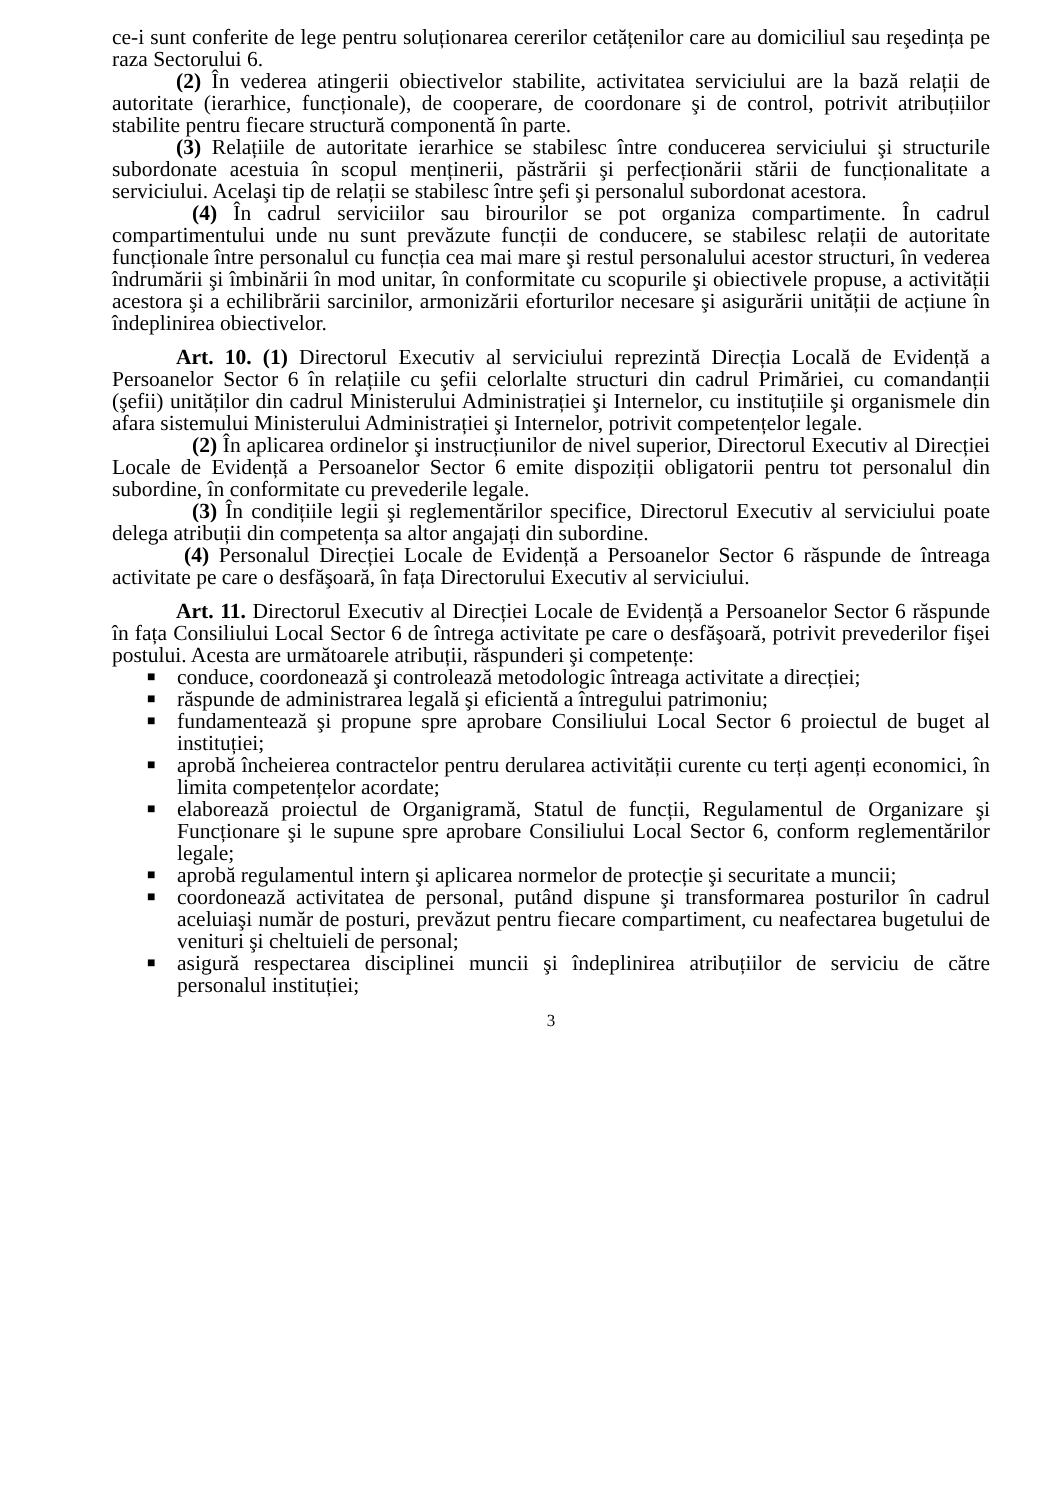ce-i sunt conferite de lege pentru soluționarea cererilor cetățenilor care au domiciliul sau reşedința pe raza Sectorului 6.
(2) În vederea atingerii obiectivelor stabilite, activitatea serviciului are la bază relații de autoritate (ierarhice, funcționale), de cooperare, de coordonare şi de control, potrivit atribuțiilor stabilite pentru fiecare structură componentă în parte.
(3) Relațiile de autoritate ierarhice se stabilesc între conducerea serviciului şi structurile subordonate acestuia în scopul menținerii, păstrării şi perfecționării stării de funcționalitate a serviciului. Acelaşi tip de relații se stabilesc între şefi şi personalul subordonat acestora.
(4) În cadrul serviciilor sau birourilor se pot organiza compartimente. În cadrul compartimentului unde nu sunt prevăzute funcții de conducere, se stabilesc relații de autoritate funcționale între personalul cu funcția cea mai mare şi restul personalului acestor structuri, în vederea îndrumării şi îmbinării în mod unitar, în conformitate cu scopurile şi obiectivele propuse, a activității acestora şi a echilibrării sarcinilor, armonizării eforturilor necesare şi asigurării unității de acțiune în îndeplinirea obiectivelor.
Art. 10. (1) Directorul Executiv al serviciului reprezintă Direcția Locală de Evidență a Persoanelor Sector 6 în relațiile cu şefii celorlalte structuri din cadrul Primăriei, cu comandanții (şefii) unităților din cadrul Ministerului Administrației şi Internelor, cu instituțiile şi organismele din afara sistemului Ministerului Administrației şi Internelor, potrivit competențelor legale.
(2) În aplicarea ordinelor şi instrucțiunilor de nivel superior, Directorul Executiv al Direcției Locale de Evidență a Persoanelor Sector 6 emite dispoziții obligatorii pentru tot personalul din subordine, în conformitate cu prevederile legale.
(3) În condițiile legii şi reglementărilor specifice, Directorul Executiv al serviciului poate delega atribuții din competența sa altor angajați din subordine.
(4) Personalul Direcției Locale de Evidență a Persoanelor Sector 6 răspunde de întreaga activitate pe care o desfăşoară, în fața Directorului Executiv al serviciului.
Art. 11. Directorul Executiv al Direcției Locale de Evidență a Persoanelor Sector 6 răspunde în fața Consiliului Local Sector 6 de întrega activitate pe care o desfăşoară, potrivit prevederilor fişei postului. Acesta are următoarele atribuții, răspunderi şi competențe:
■ conduce, coordonează şi controlează metodologic întreaga activitate a direcției;
■ răspunde de administrarea legală şi eficientă a întregului patrimoniu;
■ fundamentează şi propune spre aprobare Consiliului Local Sector 6 proiectul de buget al instituției;
■ aprobă încheierea contractelor pentru derularea activității curente cu terți agenți economici, în limita competențelor acordate;
■ elaborează proiectul de Organigramă, Statul de funcții, Regulamentul de Organizare şi Funcționare şi le supune spre aprobare Consiliului Local Sector 6, conform reglementărilor legale;
■ aprobă regulamentul intern şi aplicarea normelor de protecție şi securitate a muncii;
■ coordonează activitatea de personal, putând dispune şi transformarea posturilor în cadrul aceluiaşi număr de posturi, prevăzut pentru fiecare compartiment, cu neafectarea bugetului de venituri şi cheltuieli de personal;
■ asigură respectarea disciplinei muncii şi îndeplinirea atribuțiilor de serviciu de către personalul instituției;
3